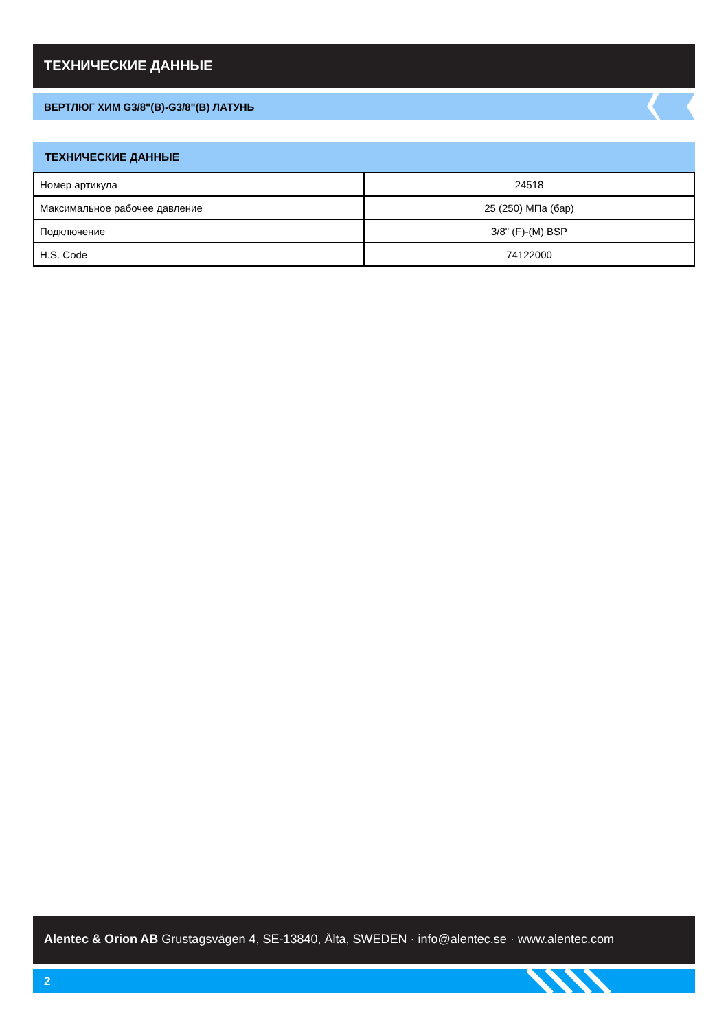ТЕХНИЧЕСКИЕ ДАННЫЕ
ВЕРТЛЮГ ХИМ G3/8"(В)-G3/8"(В) ЛАТУНЬ
ТЕХНИЧЕСКИЕ ДАННЫЕ
| Номер артикула | 24518 |
| Максимальное рабочее давление | 25 (250) МПа (бар) |
| Подключение | 3/8" (F)-(M) BSP |
| H.S. Code | 74122000 |
Alentec & Orion AB Grustagsvägen 4, SE-13840, Älta, SWEDEN · info@alentec.se · www.alentec.com
2